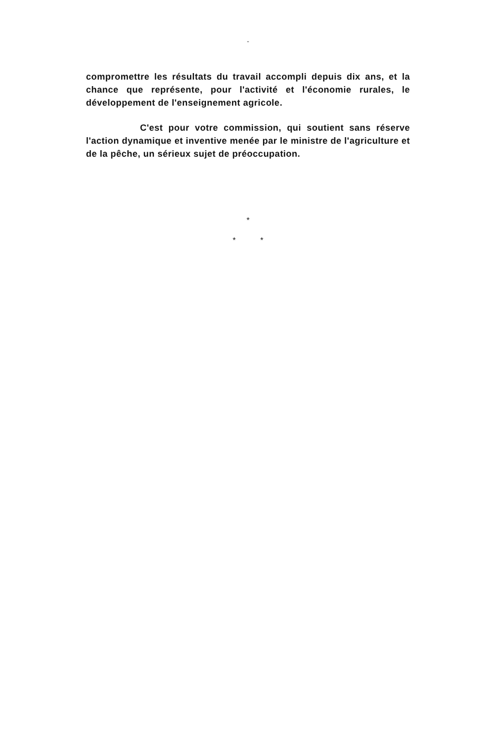"
compromettre les résultats du travail accompli depuis dix ans, et la chance que représente, pour l'activité et l'économie rurales, le développement de l'enseignement agricole.
C'est pour votre commission, qui soutient sans réserve l'action dynamique et inventive menée par le ministre de l'agriculture et de la pêche, un sérieux sujet de préoccupation.
*
* *